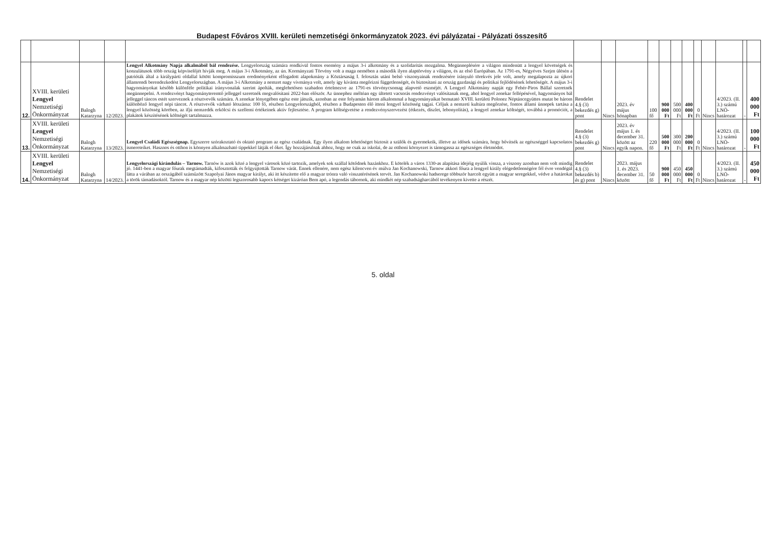Budapest Főváros XVIII. kerületi nemzetiségi önkormányzatok 2023. évi pályázatai - Pályázati összesítő
| 12. | XVIII. kerületi Lengyel Nemzetiségi Önkormányzat | Balogh Katarzyna | 12/2023. | Lengyel Alkotmány Napja alkalmából bál rendezése. Lengyelország számára rendkívül fontos esemény a május 3-i alkotmány és a szolidaritás mozgalma. Megünneplésére a világon mindenütt a lengyel követségek és konzulátusok több ország képviselőjét hívják meg. A május 3-i Alkotmány, az ún. Kormányzati Törvény volt a maga nemében a második ilyen alaptörvény a világon, és az első Európában. Az 1791-es, Négyéves Szejm ülésén a patrióták által a királypárti oldallal kötött kompromisszum eredményeként elfogadott alapokmány a Köztársaság I. felosztás utáni belső viszonyainak rendezésére irányuló törekvés jele volt, amely megalapozta az újkori államrendi berendezkedést Lengyelországban. A május 3-i Alkotmány a nemzet nagy vívmánya volt, amely így kívánta megőrizni függetlenségét, és biztosítani az ország gazdasági és politikai fejlődésének lehetőségét. A május 3-i hagyományokat később különféle politikai irányvonalak szerint ápolták, meglehetősen szabadon értelmezve az 1791-es törvénycsomag alapvető eszméjét. A Lengyel Alkotmány napját egy Fehér-Piros Bállal szeretnék megünnepelni. A rendezvényt hagyományteremtő jelleggel szeretnék megvalósítani 2022-ban először. Az ünnephez méltóan egy ültetett vacsorás rendezvényt valósítanak meg, ahol lengyel zenekar fellépésével, hagyományos bál jelleggel táncos estét szerveznek a résztvevők számára. A zenekar lényegében egész este játszik, azonban az este folyamán három alkalommal a hagyományaikat bemutató XVIII. kerületi Polonez Néptáncegyüttes mutat be három különböző lengyel népi táncot. A résztvevők várható létszáma: 100 fő, részben Lengyelországból, részben a Budapesten élő itteni lengyel közösség tagjai. Céljuk a nemzeti kultúra megőrzése, fontos állami ünnepek tartása a lengyel közösség körében, az ifjú nemzedék erkölcsi és szellemi értékeinek aktív fejlesztése. A program költségvetése a rendezvényszervezést (étkezés, díszlet, lebonyolítás), a lengyel zenekar költségét, továbbá a promóciót, a plakátok készítésének költségét tartalmazza. | Rendelet 4.§ (3) bekezdés g) pont | Nincs | 2023. év május hónapban | 100 fő | 900 000 Ft | 500 000 Ft | 400 000 Ft | 0 Ft | Nincs | 4/2023. (II. 3.) számú LNÖ-határozat | - | 400 000 Ft |
| 13. | XVIII. kerületi Lengyel Nemzetiségi Önkormányzat | Balogh Katarzyna | 13/2023. | Lengyel Családi Egészségnap. Egyszerre szórakoztató és oktató program az egész családnak. Egy ilyen alkalom lehetőséget biztosít a szülők és gyermekeik, illetve az idősek számára, hogy bővítsék az egészséggel kapcsolatos ismereteiket. Hasznos és otthon is könnyen alkalmazható tippekkel látják el őket. Így hozzájárulnak ahhoz, hogy ne csak az iskolai, de az otthoni környezet is támogassa az egészséges életmódot. | Rendelet 4.§ (3) bekezdés g) pont | Nincs | 2023. év május 1. és december 31. között az egyik napon. | 220 fő | 500 000 Ft | 300 000 Ft | 200 000 Ft | 0 Ft | Nincs | 4/2023. (II. 3.) számú LNÖ-határozat | - | 100 000 Ft |
| 14. | XVIII. kerületi Lengyel Nemzetiségi Önkormányzat | Balogh Katarzyna | 14/2023. | Lengyelországi kirándulás – Tarnow. Tarnów is azok közé a lengyel városok közé tartozik, amelyek sok szállal kötődnek hazánkhoz. E kötelék a város 1330-as alapítása idejéig nyúlik vissza, a viszony azonban nem volt mindig jó. 1441-ben a magyar főurak megtámadták, kifosztották és felgyújtották Tarnow várát. Ennek ellenére, nem egész kilencven év múlva Jan Kochanowski, Tarnow akkori főura a lengyel király elégedetlenségére fél évre vendégül látta a várában az országából száműzött Szapolyai János magyar királyt, aki itt készítette elő a magyar trónra való visszatérésének tervét. Jan Kochanowski hadserege többször harcolt együtt a magyar seregekkel, védve a határokat a török támadásoktól. Tarnow és a magyar nép közötti legszorosabb kapocs kétséget kizáróan Bem apó, a legendás tábornok, aki mindkét nép szabadságharcából tevékenyen kivette a részét. | Rendelet 4.§ (3) bekezdés b) és g) pont | Nincs | 2023. május 1. és 2023. december 31. között | 50 fő | 900 000 Ft | 450 000 Ft | 450 000 Ft | 0 Ft | Nincs | 4/2023. (II. 3.) számú LNÖ-határozat | - | 450 000 Ft |
5. oldal